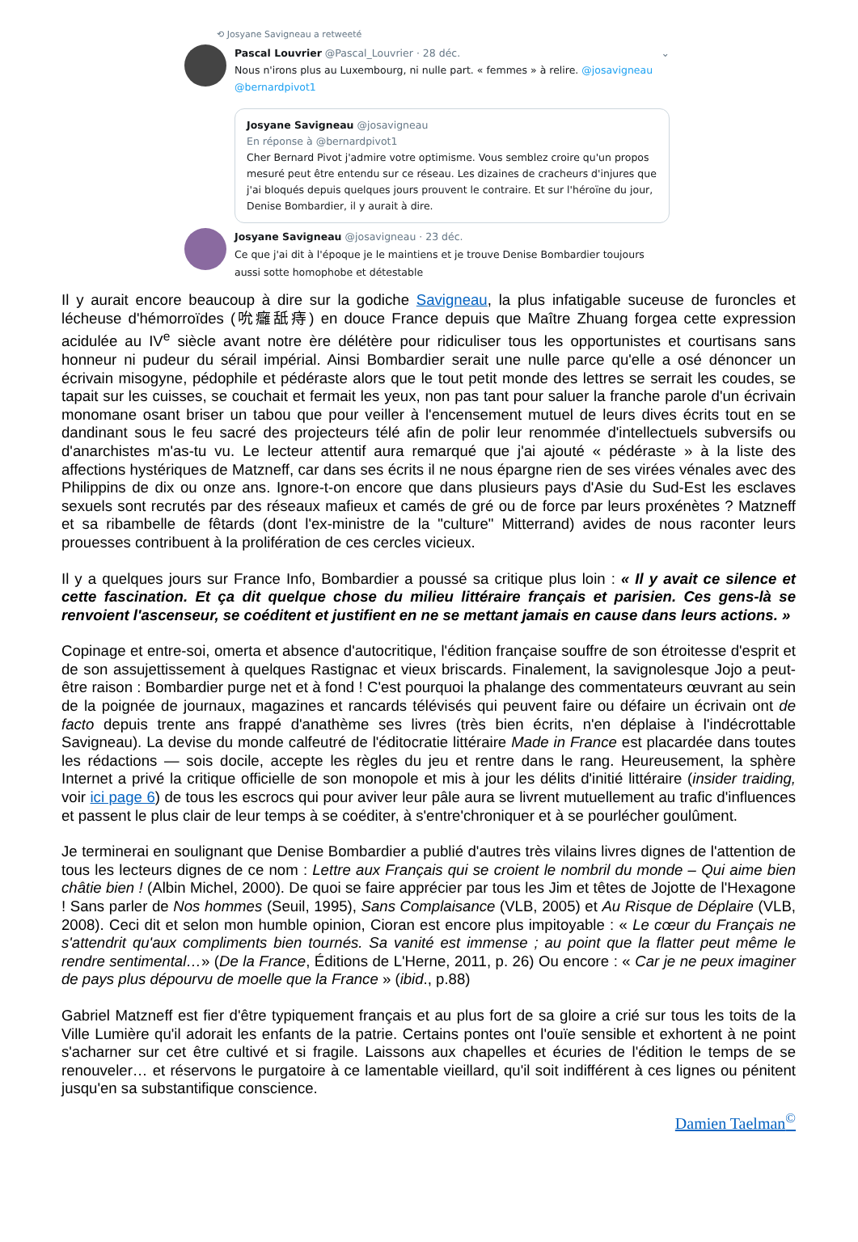⟲ Josyane Savigneau a retweeté
Pascal Louvrier @Pascal_Louvrier · 28 déc. ⌄
Nous n'irons plus au Luxembourg, ni nulle part. « femmes » à relire. @josavigneau @bernardpivot1
Josyane Savigneau @josavigneau
En réponse à @bernardpivot1
Cher Bernard Pivot j'admire votre optimisme. Vous semblez croire qu'un propos mesuré peut être entendu sur ce réseau. Les dizaines de cracheurs d'injures que j'ai bloqués depuis quelques jours prouvent le contraire. Et sur l'héroïne du jour, Denise Bombardier, il y aurait à dire.
Josyane Savigneau @josavigneau · 23 déc.
Ce que j'ai dit à l'époque je le maintiens et je trouve Denise Bombardier toujours aussi sotte homophobe et détestable
Il y aurait encore beaucoup à dire sur la godiche Savigneau, la plus infatigable suceuse de furoncles et lécheuse d'hémorroïdes (吮癰舐痔) en douce France depuis que Maître Zhuang forgea cette expression acidulée au IV<sup>e</sup> siècle avant notre ère délétère pour ridiculiser tous les opportunistes et courtisans sans honneur ni pudeur du sérail impérial. Ainsi Bombardier serait une nulle parce qu'elle a osé dénoncer un écrivain misogyne, pédophile et pédéraste alors que le tout petit monde des lettres se serrait les coudes, se tapait sur les cuisses, se couchait et fermait les yeux, non pas tant pour saluer la franche parole d'un écrivain monomane osant briser un tabou que pour veiller à l'encensement mutuel de leurs dives écrits tout en se dandinant sous le feu sacré des projecteurs télé afin de polir leur renommée d'intellectuels subversifs ou d'anarchistes m'as-tu vu. Le lecteur attentif aura remarqué que j'ai ajouté « pédéraste » à la liste des affections hystériques de Matzneff, car dans ses écrits il ne nous épargne rien de ses virées vénales avec des Philippins de dix ou onze ans. Ignore-t-on encore que dans plusieurs pays d'Asie du Sud-Est les esclaves sexuels sont recrutés par des réseaux mafieux et camés de gré ou de force par leurs proxénètes ? Matzneff et sa ribambelle de fêtards (dont l'ex-ministre de la "culture" Mitterrand) avides de nous raconter leurs prouesses contribuent à la prolifération de ces cercles vicieux.
Il y a quelques jours sur France Info, Bombardier a poussé sa critique plus loin : « Il y avait ce silence et cette fascination. Et ça dit quelque chose du milieu littéraire français et parisien. Ces gens-là se renvoient l'ascenseur, se coéditent et justifient en ne se mettant jamais en cause dans leurs actions. »
Copinage et entre-soi, omerta et absence d'autocritique, l'édition française souffre de son étroitesse d'esprit et de son assujettissement à quelques Rastignac et vieux briscards. Finalement, la savignolesque Jojo a peut-être raison : Bombardier purge net et à fond ! C'est pourquoi la phalange des commentateurs œuvrant au sein de la poignée de journaux, magazines et rancards télévisés qui peuvent faire ou défaire un écrivain ont de facto depuis trente ans frappé d'anathème ses livres (très bien écrits, n'en déplaise à l'indécrottable Savigneau). La devise du monde calfeutré de l'éditocratie littéraire Made in France est placardée dans toutes les rédactions — sois docile, accepte les règles du jeu et rentre dans le rang. Heureusement, la sphère Internet a privé la critique officielle de son monopole et mis à jour les délits d'initié littéraire (insider traiding, voir ici page 6) de tous les escrocs qui pour aviver leur pâle aura se livrent mutuellement au trafic d'influences et passent le plus clair de leur temps à se coéditer, à s'entre'chroniquer et à se pourlécher goulûment.
Je terminerai en soulignant que Denise Bombardier a publié d'autres très vilains livres dignes de l'attention de tous les lecteurs dignes de ce nom : Lettre aux Français qui se croient le nombril du monde – Qui aime bien châtie bien ! (Albin Michel, 2000). De quoi se faire apprécier par tous les Jim et têtes de Jojotte de l'Hexagone ! Sans parler de Nos hommes (Seuil, 1995), Sans Complaisance (VLB, 2005) et Au Risque de Déplaire (VLB, 2008). Ceci dit et selon mon humble opinion, Cioran est encore plus impitoyable : « Le cœur du Français ne s'attendrit qu'aux compliments bien tournés. Sa vanité est immense ; au point que la flatter peut même le rendre sentimental…» (De la France, Éditions de L'Herne, 2011, p. 26) Ou encore : « Car je ne peux imaginer de pays plus dépourvu de moelle que la France » (ibid., p.88)
Gabriel Matzneff est fier d'être typiquement français et au plus fort de sa gloire a crié sur tous les toits de la Ville Lumière qu'il adorait les enfants de la patrie. Certains pontes ont l'ouïe sensible et exhortent à ne point s'acharner sur cet être cultivé et si fragile. Laissons aux chapelles et écuries de l'édition le temps de se renouveler… et réservons le purgatoire à ce lamentable vieillard, qu'il soit indifférent à ces lignes ou pénitent jusqu'en sa substantifique conscience.
Damien Taelman<sup>©</sup>